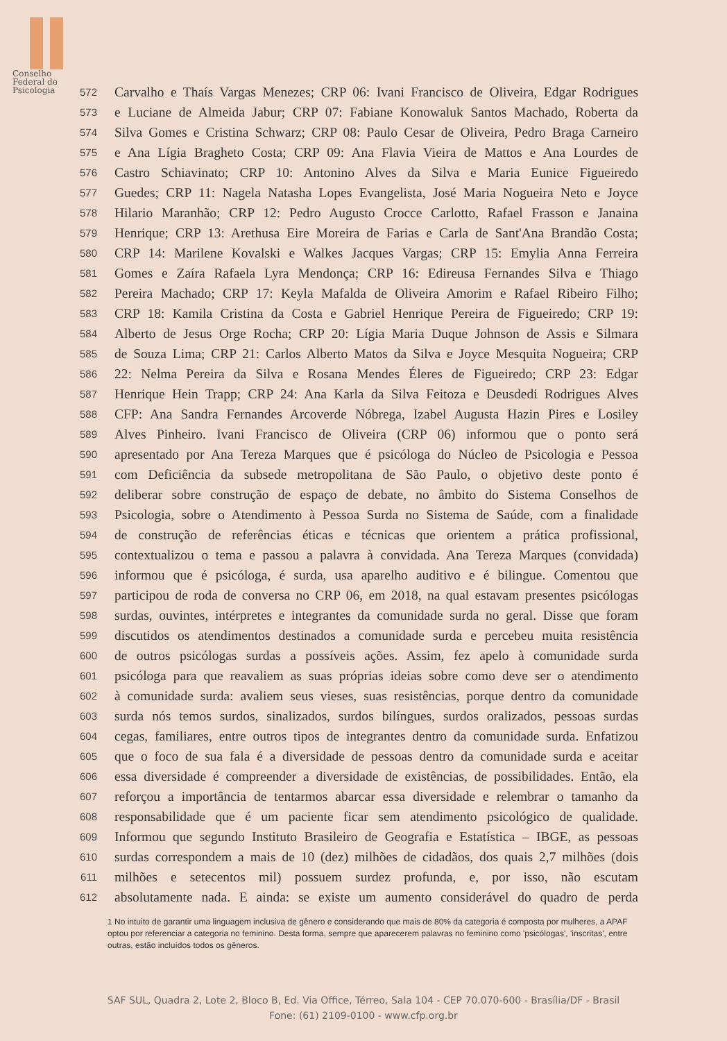Conselho
Federal de
Psicologia
572 Carvalho e Thaís Vargas Menezes; CRP 06: Ivani Francisco de Oliveira, Edgar Rodrigues
573 e Luciane de Almeida Jabur; CRP 07: Fabiane Konowaluk Santos Machado, Roberta da
574 Silva Gomes e Cristina Schwarz; CRP 08: Paulo Cesar de Oliveira, Pedro Braga Carneiro
575 e Ana Lígia Bragheto Costa; CRP 09: Ana Flavia Vieira de Mattos e Ana Lourdes de
576 Castro Schiavinato; CRP 10: Antonino Alves da Silva e Maria Eunice Figueiredo
577 Guedes; CRP 11: Nagela Natasha Lopes Evangelista, José Maria Nogueira Neto e Joyce
578 Hilario Maranhão; CRP 12: Pedro Augusto Crocce Carlotto, Rafael Frasson e Janaina
579 Henrique; CRP 13: Arethusa Eire Moreira de Farias e Carla de Sant'Ana Brandão Costa;
580 CRP 14: Marilene Kovalski e Walkes Jacques Vargas; CRP 15: Emylia Anna Ferreira
581 Gomes e Zaíra Rafaela Lyra Mendonça; CRP 16: Edireusa Fernandes Silva e Thiago
582 Pereira Machado; CRP 17: Keyla Mafalda de Oliveira Amorim e Rafael Ribeiro Filho;
583 CRP 18: Kamila Cristina da Costa e Gabriel Henrique Pereira de Figueiredo; CRP 19:
584 Alberto de Jesus Orge Rocha; CRP 20: Lígia Maria Duque Johnson de Assis e Silmara
585 de Souza Lima; CRP 21: Carlos Alberto Matos da Silva e Joyce Mesquita Nogueira; CRP
586 22: Nelma Pereira da Silva e Rosana Mendes Éleres de Figueiredo; CRP 23: Edgar
587 Henrique Hein Trapp; CRP 24: Ana Karla da Silva Feitoza e Deusdedi Rodrigues Alves
588 CFP: Ana Sandra Fernandes Arcoverde Nóbrega, Izabel Augusta Hazin Pires e Losiley
589 Alves Pinheiro. Ivani Francisco de Oliveira (CRP 06) informou que o ponto será
590 apresentado por Ana Tereza Marques que é psicóloga do Núcleo de Psicologia e Pessoa
591 com Deficiência da subsede metropolitana de São Paulo, o objetivo deste ponto é
592 deliberar sobre construção de espaço de debate, no âmbito do Sistema Conselhos de
593 Psicologia, sobre o Atendimento à Pessoa Surda no Sistema de Saúde, com a finalidade
594 de construção de referências éticas e técnicas que orientem a prática profissional,
595 contextualizou o tema e passou a palavra à convidada. Ana Tereza Marques (convidada)
596 informou que é psicóloga, é surda, usa aparelho auditivo e é bilingue. Comentou que
597 participou de roda de conversa no CRP 06, em 2018, na qual estavam presentes psicólogas
598 surdas, ouvintes, intérpretes e integrantes da comunidade surda no geral. Disse que foram
599 discutidos os atendimentos destinados a comunidade surda e percebeu muita resistência
600 de outros psicólogas surdas a possíveis ações. Assim, fez apelo à comunidade surda
601 psicóloga para que reavaliem as suas próprias ideias sobre como deve ser o atendimento
602 à comunidade surda: avaliem seus vieses, suas resistências, porque dentro da comunidade
603 surda nós temos surdos, sinalizados, surdos bilíngues, surdos oralizados, pessoas surdas
604 cegas, familiares, entre outros tipos de integrantes dentro da comunidade surda. Enfatizou
605 que o foco de sua fala é a diversidade de pessoas dentro da comunidade surda e aceitar
606 essa diversidade é compreender a diversidade de existências, de possibilidades. Então, ela
607 reforçou a importância de tentarmos abarcar essa diversidade e relembrar o tamanho da
608 responsabilidade que é um paciente ficar sem atendimento psicológico de qualidade.
609 Informou que segundo Instituto Brasileiro de Geografia e Estatística – IBGE, as pessoas
610 surdas correspondem a mais de 10 (dez) milhões de cidadãos, dos quais 2,7 milhões (dois
611 milhões e setecentos mil) possuem surdez profunda, e, por isso, não escutam
612 absolutamente nada. E ainda: se existe um aumento considerável do quadro de perda
1 No intuito de garantir uma linguagem inclusiva de gênero e considerando que mais de 80% da categoria é composta por mulheres, a APAF optou por referenciar a categoria no feminino. Desta forma, sempre que aparecerem palavras no feminino como 'psicólogas', 'inscritas', entre outras, estão incluídos todos os gêneros.
SAF SUL, Quadra 2, Lote 2, Bloco B, Ed. Via Office, Térreo, Sala 104 - CEP 70.070-600 - Brasília/DF - Brasil
Fone: (61) 2109-0100 - www.cfp.org.br